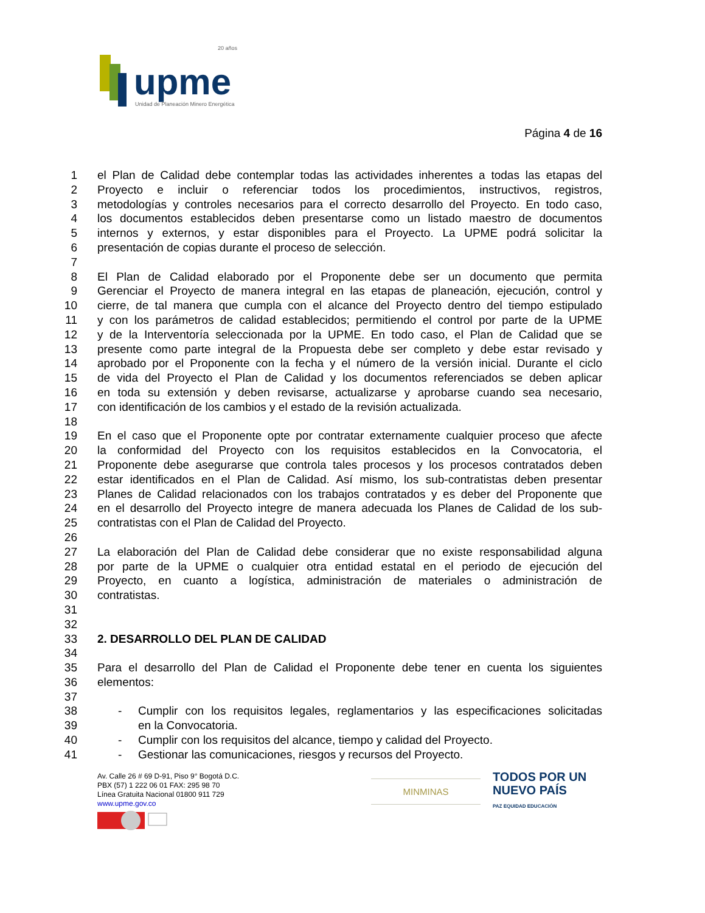upme
20 años
Unidad de Planeación Minero Energética
Página 4 de 16
1 el Plan de Calidad debe contemplar todas las actividades inherentes a todas las etapas del
2 Proyecto e incluir o referenciar todos los procedimientos, instructivos, registros,
3 metodologías y controles necesarios para el correcto desarrollo del Proyecto. En todo caso,
4 los documentos establecidos deben presentarse como un listado maestro de documentos
5 internos y externos, y estar disponibles para el Proyecto. La UPME podrá solicitar la
6 presentación de copias durante el proceso de selección.
7
8 El Plan de Calidad elaborado por el Proponente debe ser un documento que permita
9 Gerenciar el Proyecto de manera integral en las etapas de planeación, ejecución, control y
10 cierre, de tal manera que cumpla con el alcance del Proyecto dentro del tiempo estipulado
11 y con los parámetros de calidad establecidos; permitiendo el control por parte de la UPME
12 y de la Interventoría seleccionada por la UPME. En todo caso, el Plan de Calidad que se
13 presente como parte integral de la Propuesta debe ser completo y debe estar revisado y
14 aprobado por el Proponente con la fecha y el número de la versión inicial. Durante el ciclo
15 de vida del Proyecto el Plan de Calidad y los documentos referenciados se deben aplicar
16 en toda su extensión y deben revisarse, actualizarse y aprobarse cuando sea necesario,
17 con identificación de los cambios y el estado de la revisión actualizada.
18
19 En el caso que el Proponente opte por contratar externamente cualquier proceso que afecte
20 la conformidad del Proyecto con los requisitos establecidos en la Convocatoria, el
21 Proponente debe asegurarse que controla tales procesos y los procesos contratados deben
22 estar identificados en el Plan de Calidad. Así mismo, los sub-contratistas deben presentar
23 Planes de Calidad relacionados con los trabajos contratados y es deber del Proponente que
24 en el desarrollo del Proyecto integre de manera adecuada los Planes de Calidad de los sub-
25 contratistas con el Plan de Calidad del Proyecto.
26
27 La elaboración del Plan de Calidad debe considerar que no existe responsabilidad alguna
28 por parte de la UPME o cualquier otra entidad estatal en el periodo de ejecución del
29 Proyecto, en cuanto a logística, administración de materiales o administración de
30 contratistas.
31
32
33 2. DESARROLLO DEL PLAN DE CALIDAD
34
35 Para el desarrollo del Plan de Calidad el Proponente debe tener en cuenta los siguientes
36 elementos:
37
38 - Cumplir con los requisitos legales, reglamentarios y las especificaciones solicitadas
39 en la Convocatoria.
40 - Cumplir con los requisitos del alcance, tiempo y calidad del Proyecto.
41 - Gestionar las comunicaciones, riesgos y recursos del Proyecto.
Av. Calle 26 # 69 D-91, Piso 9° Bogotá D.C.
PBX (57) 1 222 06 01 FAX: 295 98 70
Línea Gratuita Nacional 01800 911 729
www.upme.gov.co
MINMINAS
TODOS POR UN
NUEVO PAÍS
PAZ EQUIDAD EDUCACIÓN